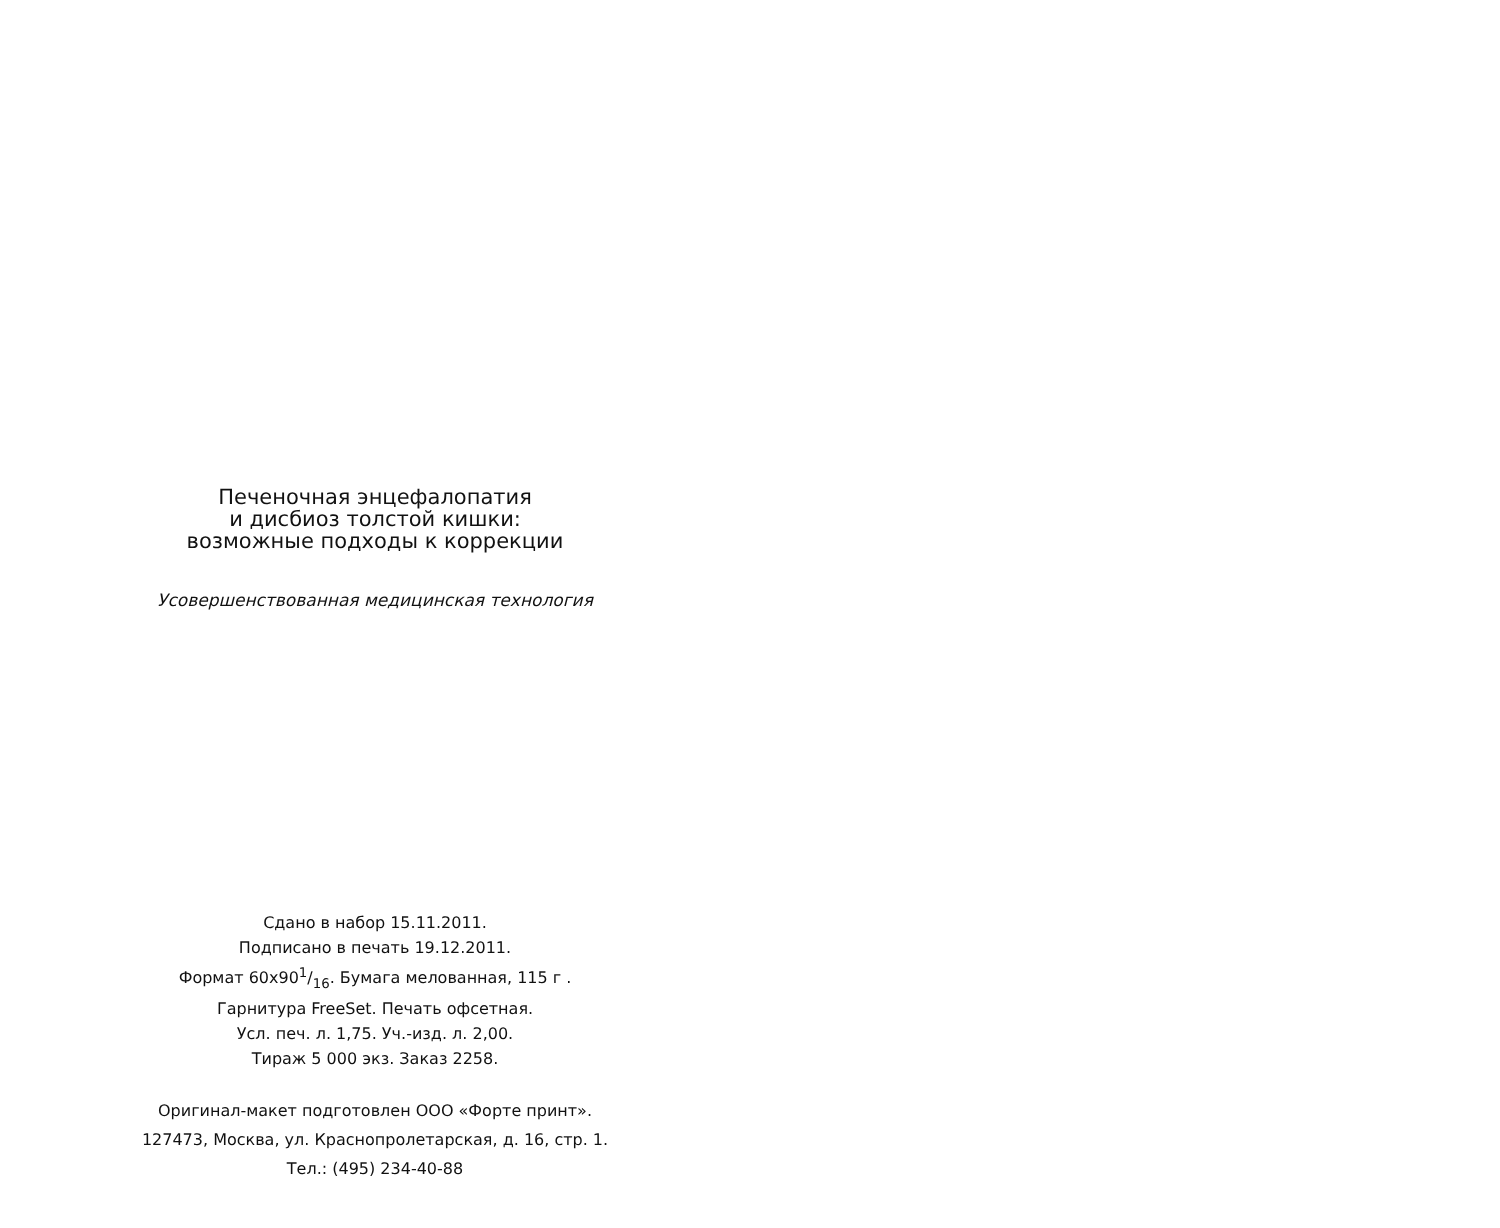Печеночная энцефалопатия
и дисбиоз толстой кишки:
возможные подходы к коррекции
Усовершенствованная медицинская технология
Сдано в набор 15.11.2011.
Подписано в печать 19.12.2011.
Формат 60х901/16. Бумага мелованная, 115 г .
Гарнитура FreeSet. Печать офсетная.
Усл. печ. л. 1,75. Уч.-изд. л. 2,00.
Тираж 5 000 экз. Заказ 2258.
Оригинал-макет подготовлен ООО «Форте принт».
127473, Москва, ул. Краснопролетарская, д. 16, стр. 1.
Тел.: (495) 234-40-88